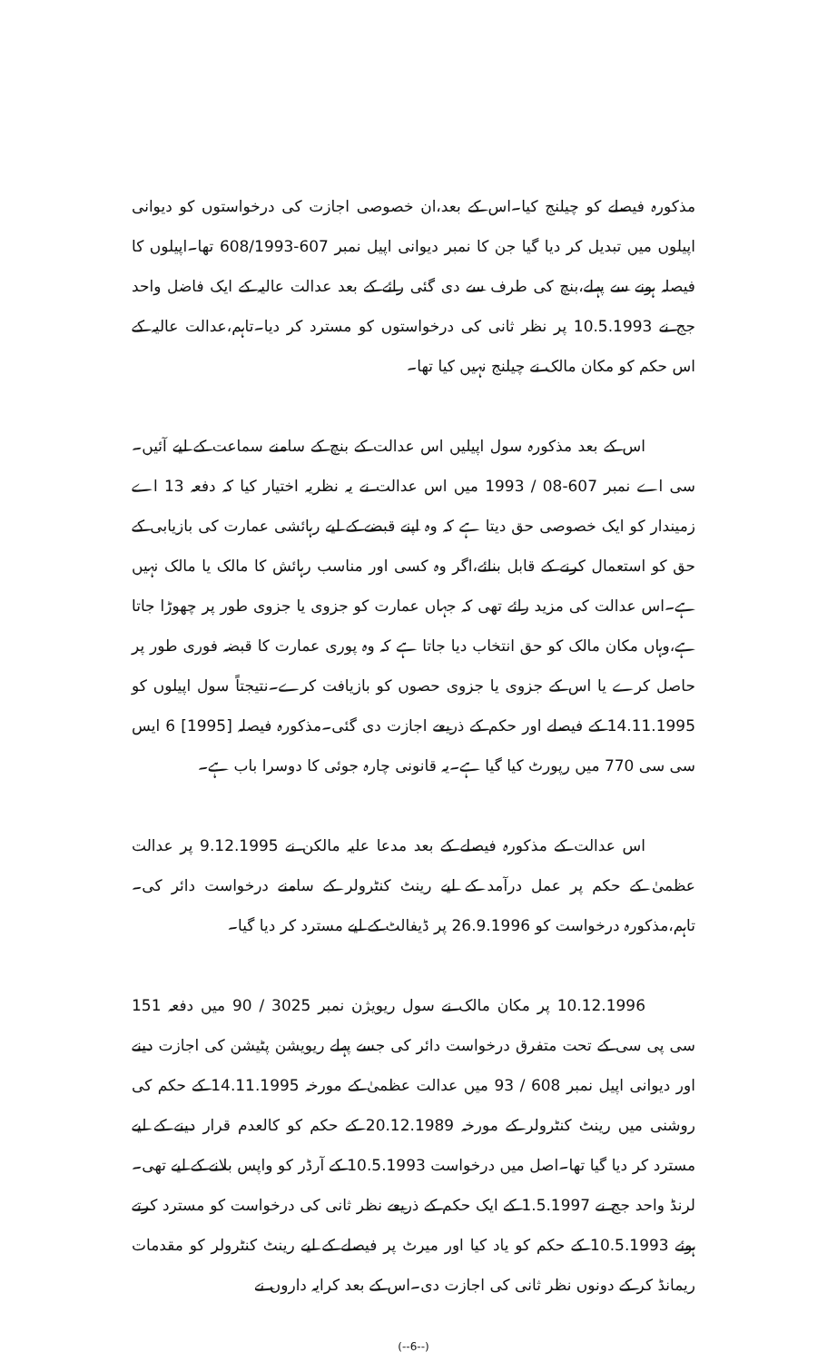مذکورہ فیصلے کو چیلنج کیا۔اس کے بعد،ان خصوصی اجازت کی درخواستوں کو دیوانی اپیلوں میں تبدیل کر دیا گیا جن کا نمبر دیوانی اپیل نمبر 607-608/1993 تھا۔اپیلوں کا فیصلہ ہونے سے پہلے،بنچ کی طرف سے دی گئی رائے کے بعد عدالت عالیہ کے ایک فاضل واحد جج نے 10.5.1993 پر نظر ثانی کی درخواستوں کو مسترد کر دیا۔تاہم،عدالت عالیہ کے اس حکم کو مکان مالک نے چیلنج نہیں کیا تھا۔
اس کے بعد مذکورہ سول اپیلیں اس عدالت کے بنچ کے سامنے سماعت کے لیے آئیں۔سی اے نمبر 607-08 / 1993 میں اس عدالت نے یہ نظریہ اختیار کیا کہ دفعہ 13 اے زمیندار کو ایک خصوصی حق دیتا ہے کہ وہ اپنے قبضے کے لیے رہائشی عمارت کی بازیابی کے حق کو استعمال کرنے کے قابل بنائے،اگر وہ کسی اور مناسب رہائش کا مالک یا مالک نہیں ہے۔اس عدالت کی مزید رائے تھی کہ جہاں عمارت کو جزوی یا جزوی طور پر چھوڑا جاتا ہے،وہاں مکان مالک کو حق انتخاب دیا جاتا ہے کہ وہ پوری عمارت کا قبضہ فوری طور پر حاصل کرے یا اس کے جزوی یا جزوی حصوں کو بازیافت کرے۔نتیجتاً سول اپیلوں کو 14.11.1995 کے فیصلے اور حکم کے ذریعے اجازت دی گئی۔مذکورہ فیصلہ [1995] 6 ایس سی سی 770 میں رپورٹ کیا گیا ہے۔یہ قانونی چارہ جوئی کا دوسرا باب ہے۔
اس عدالت کے مذکورہ فیصلے کے بعد مدعا علیہ مالکن نے 9.12.1995 پر عدالت عظمیٰ کے حکم پر عمل درآمد کے لیے رینٹ کنٹرولر کے سامنے درخواست دائر کی۔تاہم،مذکورہ درخواست کو 26.9.1996 پر ڈیفالٹ کے لیے مسترد کر دیا گیا۔
10.12.1996 پر مکان مالک نے سول ریویژن نمبر 3025 / 90 میں دفعہ 151 سی پی سی کے تحت متفرق درخواست دائر کی جسے پہلے ریویشن پٹیشن کی اجازت دینے اور دیوانی اپیل نمبر 608 / 93 میں عدالت عظمیٰ کے مورخہ 14.11.1995 کے حکم کی روشنی میں رینٹ کنٹرولر کے مورخہ 20.12.1989 کے حکم کو کالعدم قرار دینے کے لیے مسترد کر دیا گیا تھا۔اصل میں درخواست 10.5.1993 کے آرڈر کو واپس بلانے کے لیے تھی۔لرنڈ واحد جج نے 1.5.1997 کے ایک حکم کے ذریعے نظر ثانی کی درخواست کو مسترد کرتے ہوئے 10.5.1993 کے حکم کو یاد کیا اور میرٹ پر فیصلے کے لیے رینٹ کنٹرولر کو مقدمات ریمانڈ کر کے دونوں نظر ثانی کی اجازت دی۔اس کے بعد کرایہ داروں نے
(--6--)